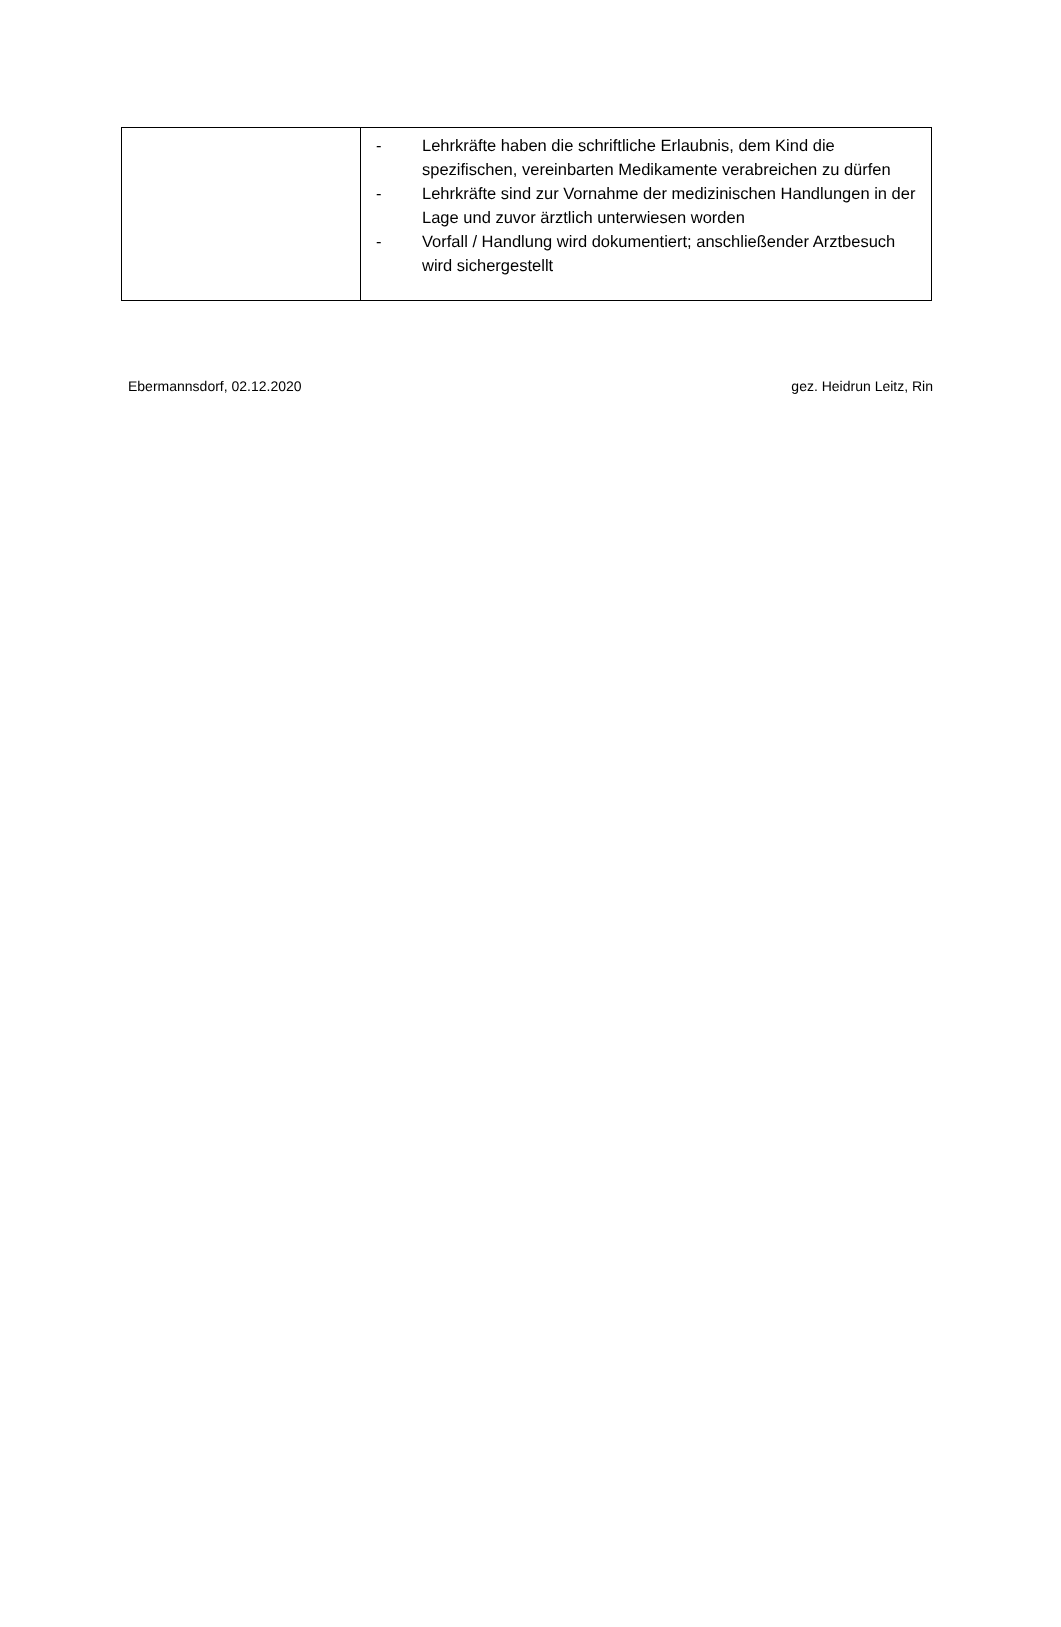| | - Lehrkräfte haben die schriftliche Erlaubnis, dem Kind die spezifischen, vereinbarten Medikamente verabreichen zu dürfen - Lehrkräfte sind zur Vornahme der medizinischen Handlungen in der Lage und zuvor ärztlich unterwiesen worden - Vorfall / Handlung wird dokumentiert; anschließender Arztbesuch wird sichergestellt |
Ebermannsdorf, 02.12.2020 gez. Heidrun Leitz, Rin